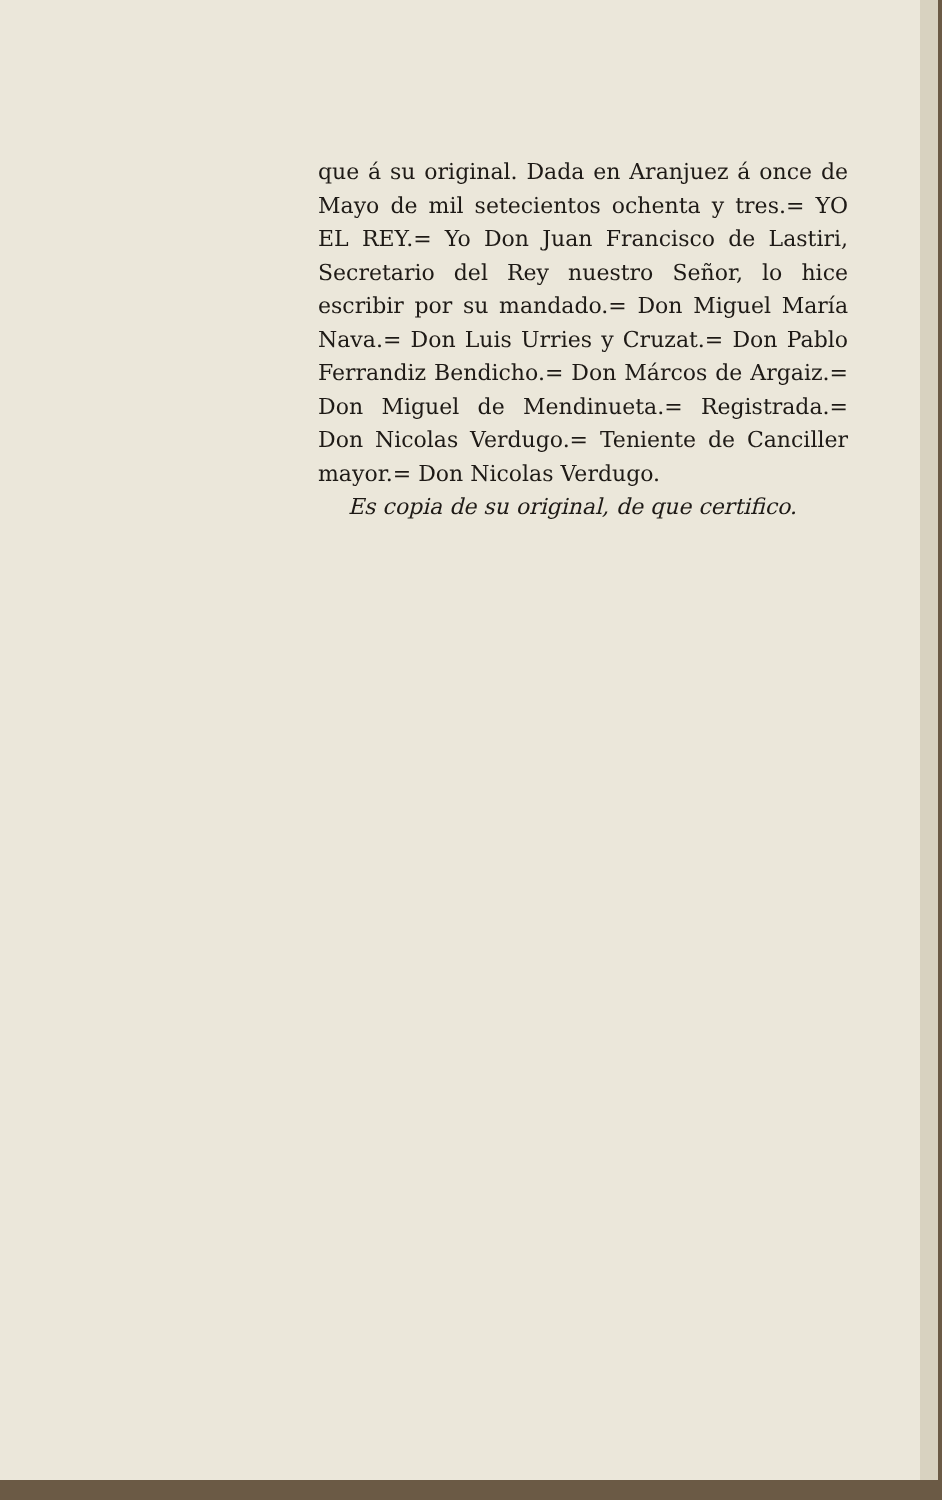que á su original. Dada en Aranjuez á once de Mayo de mil setecientos ochenta y tres.= YO EL REY.= Yo Don Juan Francisco de Lastiri, Secretario del Rey nuestro Señor, lo hice escribir por su mandado.= Don Miguel María Nava.= Don Luis Urries y Cruzat.= Don Pablo Ferrandiz Bendicho.= Don Márcos de Argaiz.= Don Miguel de Mendinueta.= Registrada.= Don Nicolas Verdugo.= Teniente de Canciller mayor.= Don Nicolas Verdugo.
Es copia de su original, de que certifico.